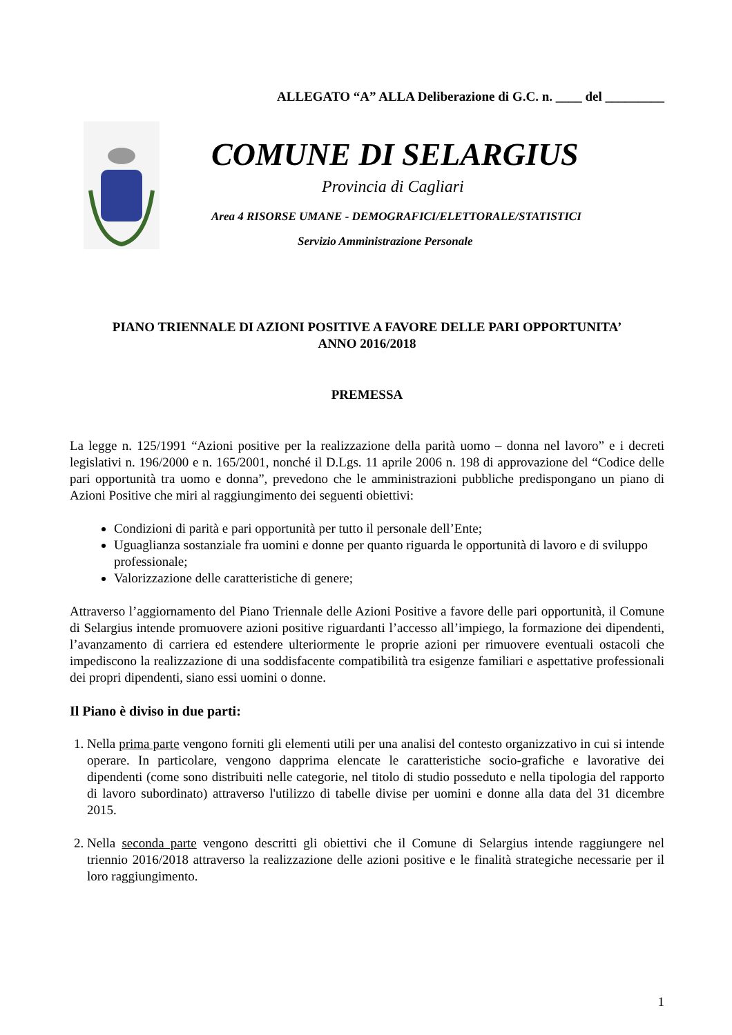ALLEGATO “A” ALLA Deliberazione di G.C. n. ____ del _________
COMUNE DI SELARGIUS
Provincia di Cagliari
Area 4 RISORSE UMANE - DEMOGRAFICI/ELETTORALE/STATISTICI
Servizio Amministrazione Personale
PIANO TRIENNALE DI AZIONI POSITIVE A FAVORE DELLE PARI OPPORTUNITA’
ANNO 2016/2018
PREMESSA
La legge n. 125/1991 “Azioni positive per la realizzazione della parità uomo – donna nel lavoro” e i decreti legislativi n. 196/2000 e n. 165/2001, nonché il D.Lgs. 11 aprile 2006 n. 198 di approvazione del “Codice delle pari opportunità tra uomo e donna”, prevedono che le amministrazioni pubbliche predispongano un piano di Azioni Positive che miri al raggiungimento dei seguenti obiettivi:
Condizioni di parità e pari opportunità per tutto il personale dell’Ente;
Uguaglianza sostanziale fra uomini e donne per quanto riguarda le opportunità di lavoro e di sviluppo professionale;
Valorizzazione delle caratteristiche di genere;
Attraverso l’aggiornamento del Piano Triennale delle Azioni Positive a favore delle pari opportunità, il Comune di Selargius intende promuovere azioni positive riguardanti l’accesso all’impiego, la formazione dei dipendenti, l’avanzamento di carriera ed estendere ulteriormente le proprie azioni per rimuovere eventuali ostacoli che impediscono la realizzazione di una soddisfacente compatibilità tra esigenze familiari e aspettative professionali dei propri dipendenti, siano essi uomini o donne.
Il Piano è diviso in due parti:
1. Nella prima parte vengono forniti gli elementi utili per una analisi del contesto organizzativo in cui si intende operare. In particolare, vengono dapprima elencate le caratteristiche socio-grafiche e lavorative dei dipendenti (come sono distribuiti nelle categorie, nel titolo di studio posseduto e nella tipologia del rapporto di lavoro subordinato) attraverso l'utilizzo di tabelle divise per uomini e donne alla data del 31 dicembre 2015.
2. Nella seconda parte vengono descritti gli obiettivi che il Comune di Selargius intende raggiungere nel triennio 2016/2018 attraverso la realizzazione delle azioni positive e le finalità strategiche necessarie per il loro raggiungimento.
1